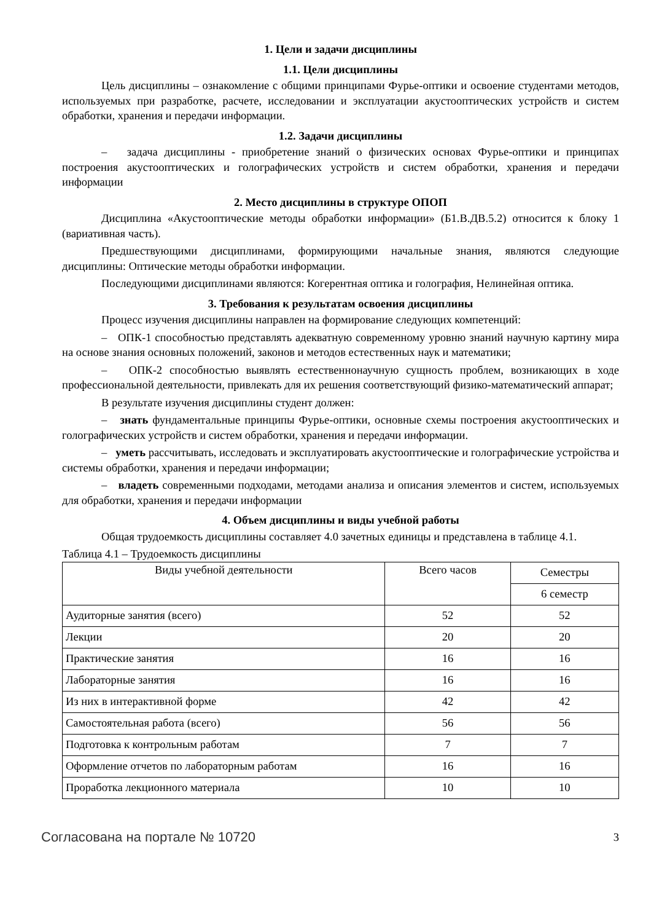1. Цели и задачи дисциплины
1.1. Цели дисциплины
Цель дисциплины – ознакомление с общими принципами Фурье-оптики и освоение студентами методов, используемых при разработке, расчете, исследовании и эксплуатации акустооптических устройств и систем обработки, хранения и передачи информации.
1.2. Задачи дисциплины
– задача дисциплины - приобретение знаний о физических основах Фурье-оптики и принципах построения акустооптических и голографических устройств и систем обработки, хранения и передачи информации
2. Место дисциплины в структуре ОПОП
Дисциплина «Акустооптические методы обработки информации» (Б1.В.ДВ.5.2) относится к блоку 1 (вариативная часть).
Предшествующими дисциплинами, формирующими начальные знания, являются следующие дисциплины: Оптические методы обработки информации.
Последующими дисциплинами являются: Когерентная оптика и голография, Нелинейная оптика.
3. Требования к результатам освоения дисциплины
Процесс изучения дисциплины направлен на формирование следующих компетенций:
– ОПК-1 способностью представлять адекватную современному уровню знаний научную картину мира на основе знания основных положений, законов и методов естественных наук и математики;
– ОПК-2 способностью выявлять естественнонаучную сущность проблем, возникающих в ходе профессиональной деятельности, привлекать для их решения соответствующий физико-математический аппарат;
В результате изучения дисциплины студент должен:
– знать фундаментальные принципы Фурье-оптики, основные схемы построения акустооптических и голографических устройств и систем обработки, хранения и передачи информации.
– уметь рассчитывать, исследовать и эксплуатировать акустооптические и голографические устройства и системы обработки, хранения и передачи информации;
– владеть современными подходами, методами анализа и описания элементов и систем, используемых для обработки, хранения и передачи информации
4. Объем дисциплины и виды учебной работы
Общая трудоемкость дисциплины составляет 4.0 зачетных единицы и представлена в таблице 4.1.
Таблица 4.1 – Трудоемкость дисциплины
| Виды учебной деятельности | Всего часов | Семестры |
| --- | --- | --- |
| | | 6 семестр |
| Аудиторные занятия (всего) | 52 | 52 |
| Лекции | 20 | 20 |
| Практические занятия | 16 | 16 |
| Лабораторные занятия | 16 | 16 |
| Из них в интерактивной форме | 42 | 42 |
| Самостоятельная работа (всего) | 56 | 56 |
| Подготовка к контрольным работам | 7 | 7 |
| Оформление отчетов по лабораторным работам | 16 | 16 |
| Проработка лекционного материала | 10 | 10 |
Согласована на портале № 10720 3